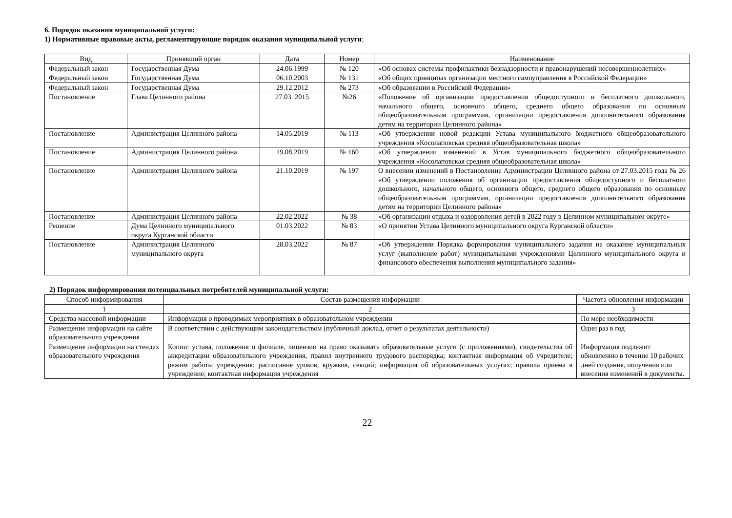6. Порядок оказания муниципальной услуги:
1) Нормативные правовые акты, регламентирующие порядок оказания муниципальной услуги:
| Вид | Принявший орган | Дата | Номер | Наименование |
| --- | --- | --- | --- | --- |
| Федеральный закон | Государственная Дума | 24.06.1999 | № 120 | «Об основах системы профилактики безнадзорности и правонарушений несовершеннолетних» |
| Федеральный закон | Государственная Дума | 06.10.2003 | № 131 | «Об общих принципах организации местного самоуправления в Российской Федерации» |
| Федеральный закон | Государственная Дума | 29.12.2012 | № 273 | «Об образовании в Российской Федерации» |
| Постановление | Глава Целинного района | 27.03. 2015 | №26 | «Положение об организации предоставления общедоступного и бесплатного дошкольного, начального общего, основного общего, среднего общего образования по основным общеобразовательным программам, организации предоставления дополнительного образования детям на территории Целинного района» |
| Постановление | Администрация Целинного района | 14.05.2019 | № 113 | «Об утверждении новой редакции Устава муниципального бюджетного общеобразовательного учреждения «Косолаповская средняя общеобразовательная школа» |
| Постановление | Администрация Целинного района | 19.08.2019 | № 160 | «Об утверждении изменений в Устав муниципального бюджетного общеобразовательного учреждения «Косолаповская средняя общеобразовательная школа» |
| Постановление | Администрация Целинного района | 21.10.2019 | № 197 | О внесении изменений в Постановление Администрации Целинного района от 27.03.2015 года № 26 «Об утверждении положения об организации предоставления общедоступного и бесплатного дошкольного, начального общего, основного общего, среднего общего образования по основным общеобразовательным программам, организации предоставления дополнительного образования детям на территории Целинного района» |
| Постановление | Администрация Целинного района | 22.02.2022 | № 38 | «Об организации отдыха и оздоровления детей в 2022 году в Целинном муниципальном округе» |
| Решение | Дума Целинного муниципального округа Курганской области | 01.03.2022 | № 83 | «О принятии Устава Целинного муниципального округа Курганской области» |
| Постановление | Администрация Целинного муниципального округа | 28.03.2022 | № 87 | «Об утверждении Порядка формирования муниципального задания на оказание муниципальных услуг (выполнение работ) муниципальными учреждениями Целинного муниципального округа и финансового обеспечения выполнения муниципального задания» |
2) Порядок информирования потенциальных потребителей муниципальной услуги:
| Способ информирования | Состав размещения информации | Частота обновления информации |
| --- | --- | --- |
| 1 | 2 | 3 |
| Средства массовой информации | Информация о проводимых мероприятиях в образовательном учреждении | По мере необходимости |
| Размещение информации на сайте образовательного учреждения | В соответствии с действующим законодательством (публичный доклад, отчет о результатах деятельности) | Один раз в год |
| Размещение информации на стендах образовательного учреждения | Копии: устава, положения о филиале, лицензии на право оказывать образовательные услуги (с приложениями), свидетельства об аккредитации образовательного учреждения, правил внутреннего трудового распорядка; контактная информация об учредителе; режим работы учреждения; расписание уроков, кружков, секций; информация об образовательных услугах; правила приема в учреждение; контактная информация учреждения | Информация подлежит обновлению в течение 10 рабочих дней создания, получения или внесения изменений в документы. |
22